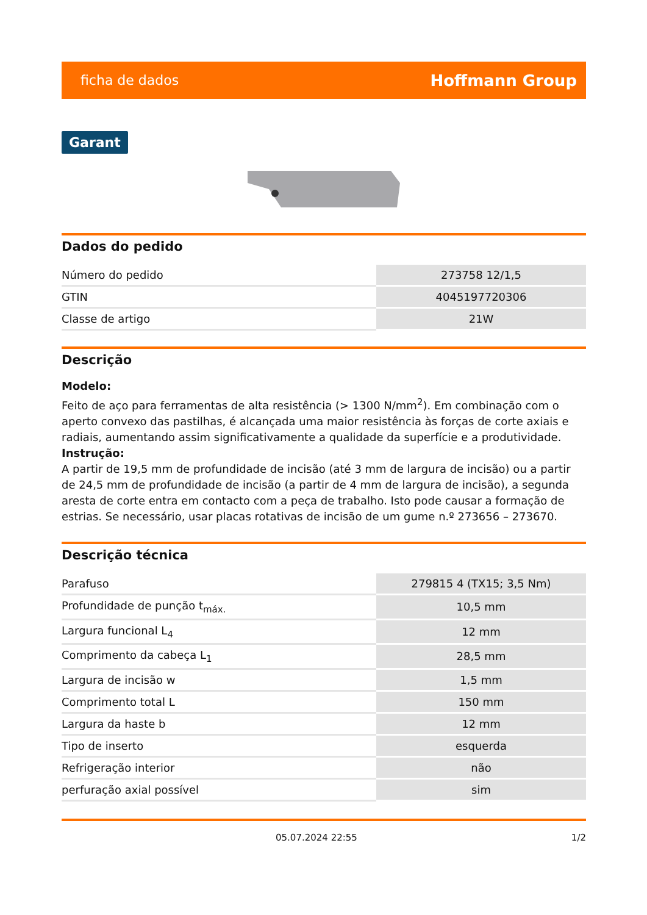ficha de dados Hoffmann Group
Garant
Dados do pedido
| Número do pedido | 273758 12/1,5 |
| GTIN | 4045197720306 |
| Classe de artigo | 21W |
Descrição
Modelo:
Feito de aço para ferramentas de alta resistência (> 1300 N/mm<sup>2</sup>). Em combinação com o aperto convexo das pastilhas, é alcançada uma maior resistência às forças de corte axiais e radiais, aumentando assim significativamente a qualidade da superfície e a produtividade.
Instrução:
A partir de 19,5 mm de profundidade de incisão (até 3 mm de largura de incisão) ou a partir de 24,5 mm de profundidade de incisão (a partir de 4 mm de largura de incisão), a segunda aresta de corte entra em contacto com a peça de trabalho. Isto pode causar a formação de estrias. Se necessário, usar placas rotativas de incisão de um gume n.º 273656 – 273670.
Descrição técnica
| Parafuso | 279815 4 (TX15; 3,5 Nm) |
| Profundidade de punção t<sub>máx.</sub> | 10,5 mm |
| Largura funcional L<sub>4</sub> | 12 mm |
| Comprimento da cabeça L<sub>1</sub> | 28,5 mm |
| Largura de incisão w | 1,5 mm |
| Comprimento total L | 150 mm |
| Largura da haste b | 12 mm |
| Tipo de inserto | esquerda |
| Refrigeração interior | não |
| perfuração axial possível | sim |
05.07.2024 22:55 1/2